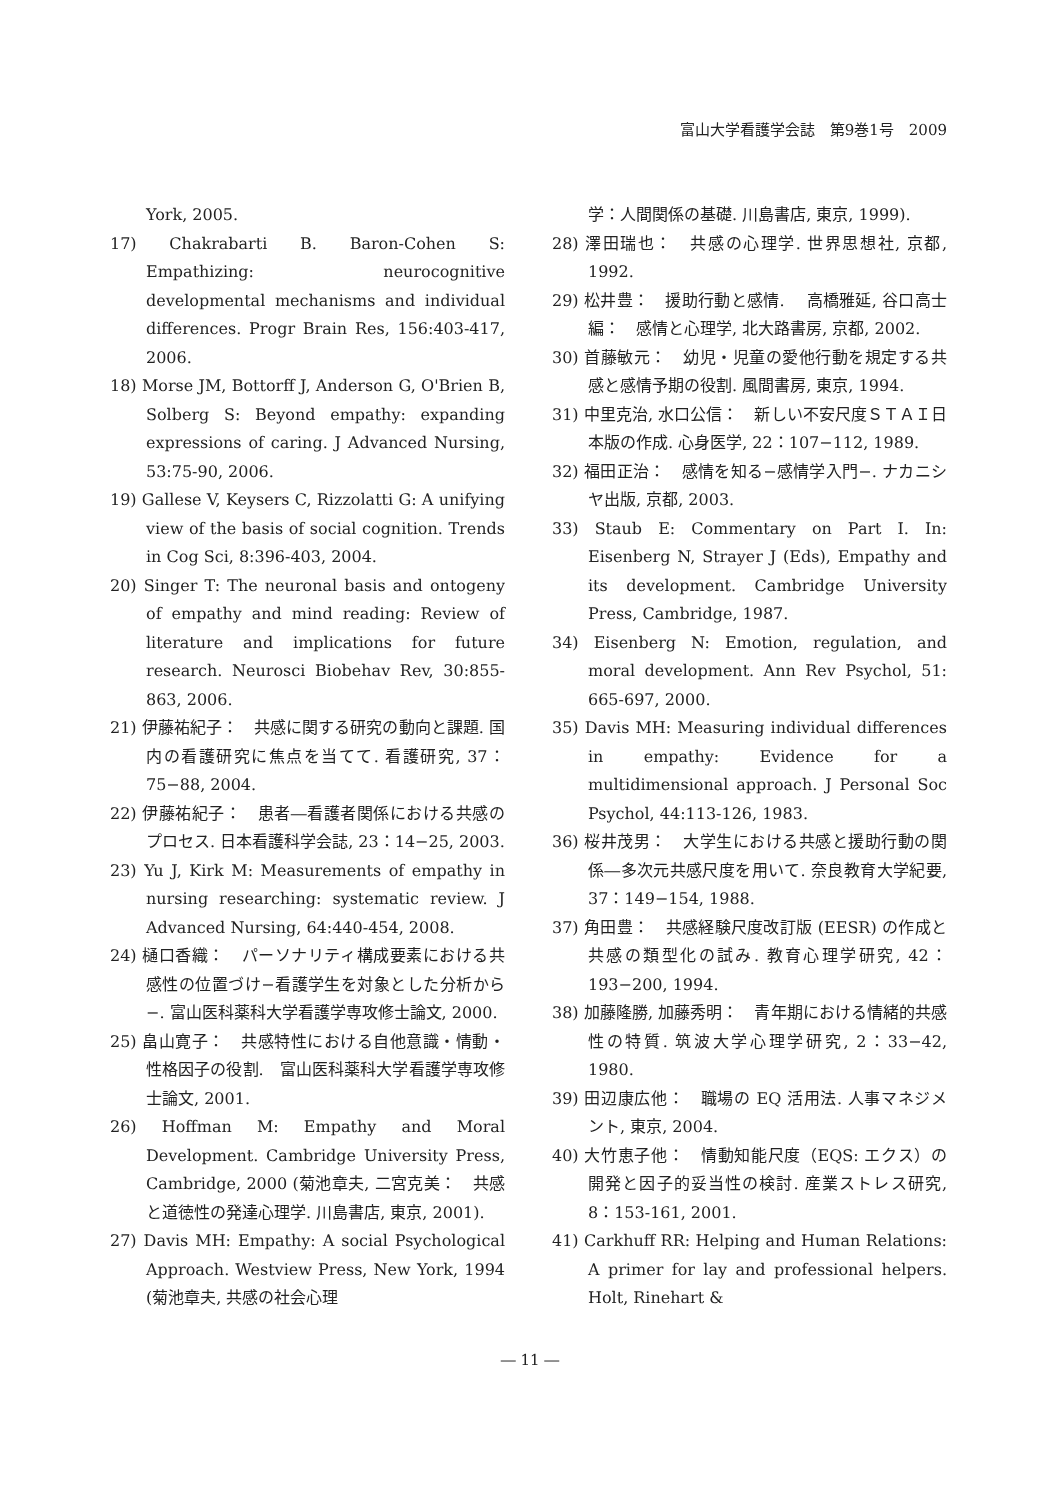富山大学看護学会誌　第9巻1号　2009
York, 2005.
17) Chakrabarti B. Baron-Cohen S: Empathizing: neurocognitive developmental mechanisms and individual differences. Progr Brain Res, 156:403-417, 2006.
18) Morse JM, Bottorff J, Anderson G, O'Brien B, Solberg S: Beyond empathy: expanding expressions of caring. J Advanced Nursing, 53:75-90, 2006.
19) Gallese V, Keysers C, Rizzolatti G: A unifying view of the basis of social cognition. Trends in Cog Sci, 8:396-403, 2004.
20) Singer T: The neuronal basis and ontogeny of empathy and mind reading: Review of literature and implications for future research. Neurosci Biobehav Rev, 30:855-863, 2006.
21) 伊藤祐紀子：　共感に関する研究の動向と課題. 国内の看護研究に焦点を当てて. 看護研究, 37：75−88, 2004.
22) 伊藤祐紀子：　患者―看護者関係における共感のプロセス. 日本看護科学会誌, 23：14−25, 2003.
23) Yu J, Kirk M: Measurements of empathy in nursing researching: systematic review. J Advanced Nursing, 64:440-454, 2008.
24) 樋口香織：　パーソナリティ構成要素における共感性の位置づけ−看護学生を対象とした分析から−. 富山医科薬科大学看護学専攻修士論文, 2000.
25) 畠山寛子：　共感特性における自他意識・情動・性格因子の役割.　富山医科薬科大学看護学専攻修士論文, 2001.
26) Hoffman M: Empathy and Moral Development. Cambridge University Press, Cambridge, 2000 (菊池章夫, 二宮克美：　共感と道徳性の発達心理学. 川島書店, 東京, 2001).
27) Davis MH: Empathy: A social Psychological Approach. Westview Press, New York, 1994 (菊池章夫, 共感の社会心理
学：人間関係の基礎. 川島書店, 東京, 1999).
28) 澤田瑞也：　共感の心理学. 世界思想社, 京都, 1992.
29) 松井豊：　援助行動と感情.　 高橋雅延, 谷口高士編：　感情と心理学, 北大路書房, 京都, 2002.
30) 首藤敏元：　幼児・児童の愛他行動を規定する共感と感情予期の役割. 風間書房, 東京, 1994.
31) 中里克治, 水口公信：　新しい不安尺度ＳＴＡＩ日本版の作成. 心身医学, 22：107−112, 1989.
32) 福田正治：　感情を知る−感情学入門−. ナカニシヤ出版, 京都, 2003.
33) Staub E: Commentary on Part I. In: Eisenberg N, Strayer J (Eds), Empathy and its development. Cambridge University Press, Cambridge, 1987.
34) Eisenberg N: Emotion, regulation, and moral development. Ann Rev Psychol, 51: 665-697, 2000.
35) Davis MH: Measuring individual differences in empathy: Evidence for a multidimensional approach. J Personal Soc Psychol, 44:113-126, 1983.
36) 桜井茂男：　大学生における共感と援助行動の関係―多次元共感尺度を用いて. 奈良教育大学紀要, 37：149−154, 1988.
37) 角田豊：　共感経験尺度改訂版 (EESR) の作成と共感の類型化の試み. 教育心理学研究, 42：193−200, 1994.
38) 加藤隆勝, 加藤秀明：　青年期における情緒的共感性の特質. 筑波大学心理学研究, 2：33−42, 1980.
39) 田辺康広他：　職場の EQ 活用法. 人事マネジメント, 東京, 2004.
40) 大竹恵子他：　情動知能尺度（EQS: エクス）の開発と因子的妥当性の検討. 産業ストレス研究, 8：153-161, 2001.
41) Carkhuff RR: Helping and Human Relations: A primer for lay and professional helpers. Holt, Rinehart &
― 11 ―